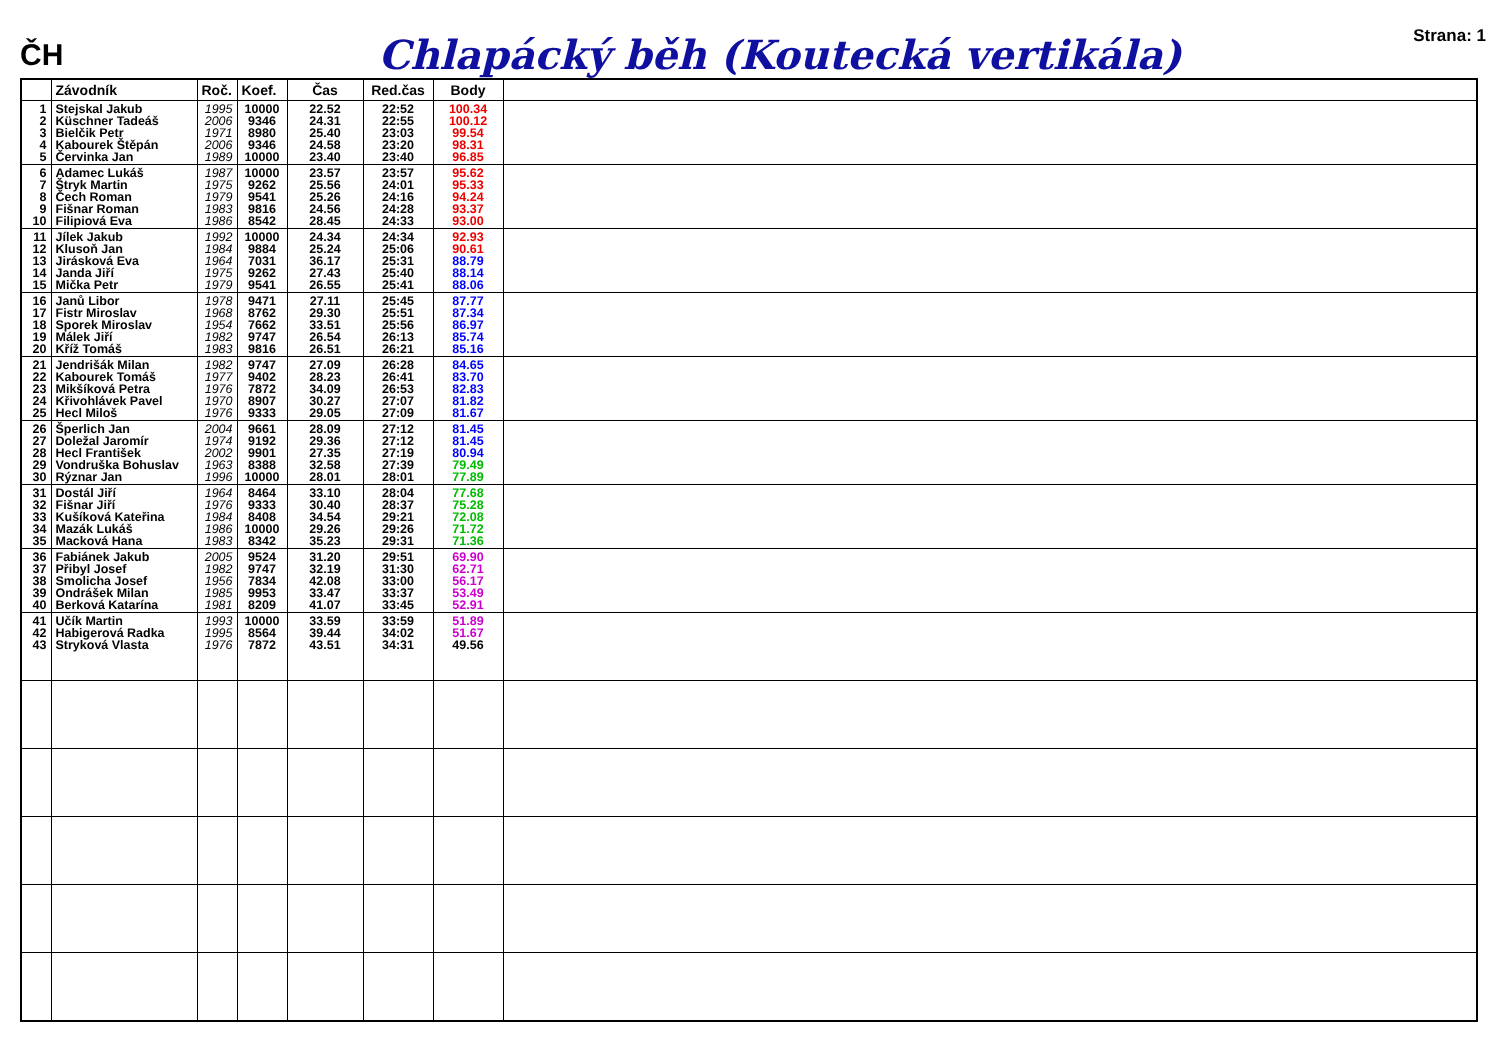ČH
Chlapácký běh (Koutecká vertikála)
Strana: 1
| | Závodník | Roč. | Koef. | Čas | Red.čas | Body | |
| --- | --- | --- | --- | --- | --- | --- | --- |
| 1 2 3 4 5 | Stejskal Jakub Küschner Tadeáš Bielčik Petr Kabourek Štěpán Červinka Jan | 1995 2006 1971 2006 1989 | 10000 9346 8980 9346 10000 | 22.52 24.31 25.40 24.58 23.40 | 22:52 22:55 23:03 23:20 23:40 | 100.34 100.12 99.54 98.31 96.85 | |
| 6 7 8 9 10 | Adamec Lukáš Štryk Martin Čech Roman Fišnar Roman Filipiová Eva | 1987 1975 1979 1983 1986 | 10000 9262 9541 9816 8542 | 23.57 25.56 25.26 24.56 28.45 | 23:57 24:01 24:16 24:28 24:33 | 95.62 95.33 94.24 93.37 93.00 | |
| 11 12 13 14 15 | Jílek Jakub Klusoň Jan Jirásková Eva Janda Jiří Mička Petr | 1992 1984 1964 1975 1979 | 10000 9884 7031 9262 9541 | 24.34 25.24 36.17 27.43 26.55 | 24:34 25:06 25:31 25:40 25:41 | 92.93 90.61 88.79 88.14 88.06 | |
| 16 17 18 19 20 | Janů Libor Fistr Miroslav Sporek Miroslav Málek Jiří Kříž Tomáš | 1978 1968 1954 1982 1983 | 9471 8762 7662 9747 9816 | 27.11 29.30 33.51 26.54 26.51 | 25:45 25:51 25:56 26:13 26:21 | 87.77 87.34 86.97 85.74 85.16 | |
| 21 22 23 24 25 | Jendrišák Milan Kabourek Tomáš Mikšíková Petra Křivohlávek Pavel Hecl Miloš | 1982 1977 1976 1970 1976 | 9747 9402 7872 8907 9333 | 27.09 28.23 34.09 30.27 29.05 | 26:28 26:41 26:53 27:07 27:09 | 84.65 83.70 82.83 81.82 81.67 | |
| 26 27 28 29 30 | Šperlich Jan Doležal Jaromír Hecl František Vondruška Bohuslav Rýznar Jan | 2004 1974 2002 1963 1996 | 9661 9192 9901 8388 10000 | 28.09 29.36 27.35 32.58 28.01 | 27:12 27:12 27:19 27:39 28:01 | 81.45 81.45 80.94 79.49 77.89 | |
| 31 32 33 34 35 | Dostál Jiří Fišnar Jiří Kušíková Kateřina Mazák Lukáš Macková Hana | 1964 1976 1984 1986 1983 | 8464 9333 8408 10000 8342 | 33.10 30.40 34.54 29.26 35.23 | 28:04 28:37 29:21 29:26 29:31 | 77.68 75.28 72.08 71.72 71.36 | |
| 36 37 38 39 40 | Fabiánek Jakub Přibyl Josef Smolicha Josef Ondrášek Milan Berková Katarína | 2005 1982 1956 1985 1981 | 9524 9747 7834 9953 8209 | 31.20 32.19 42.08 33.47 41.07 | 29:51 31:30 33:00 33:37 33:45 | 69.90 62.71 56.17 53.49 52.91 | |
| 41 42 43 | Učík Martin Habigerová Radka Stryková Vlasta | 1993 1995 1976 | 10000 8564 7872 | 33.59 39.44 43.51 | 33:59 34:02 34:31 | 51.89 51.67 49.56 | |